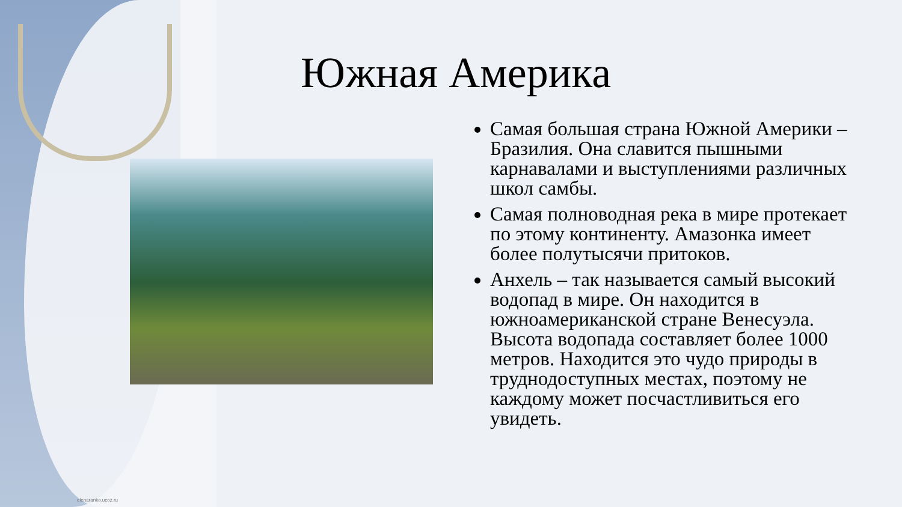Южная Америка
Самая большая страна Южной Америки – Бразилия. Она славится пышными карнавалами и выступлениями различных школ самбы.
Самая полноводная река в мире протекает по этому континенту. Амазонка имеет более полутысячи притоков.
Анхель – так называется самый высокий водопад в мире. Он находится в южноамериканской стране Венесуэла. Высота водопада составляет более 1000 метров. Находится это чудо природы в труднодоступных местах, поэтому не каждому может посчастливиться его увидеть.
elenaranko.ucoz.ru